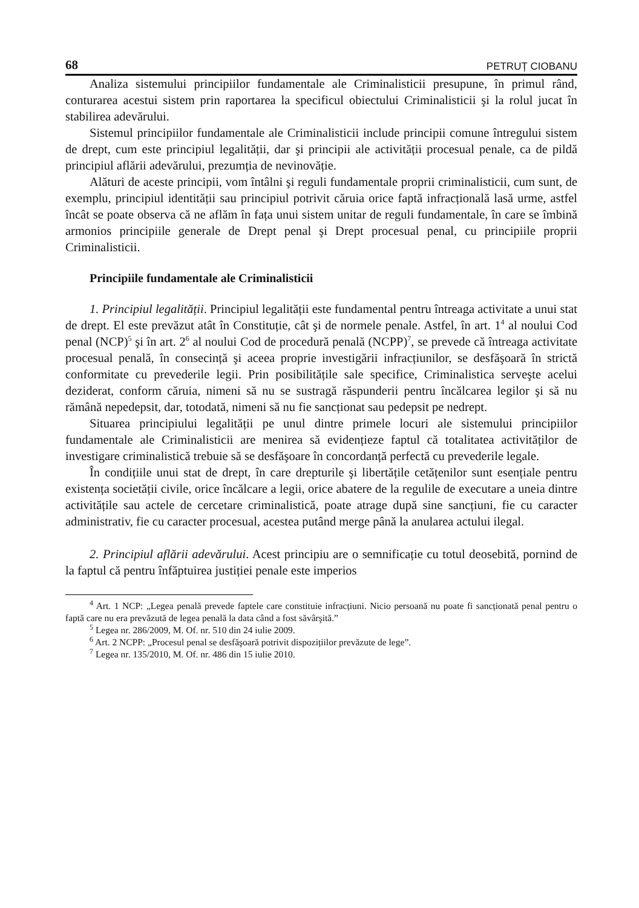68 PETRUȚ CIOBANU
Analiza sistemului principiilor fundamentale ale Criminalisticii presupune, în primul rând, conturarea acestui sistem prin raportarea la specificul obiectului Criminalisticii şi la rolul jucat în stabilirea adevărului.
Sistemul principiilor fundamentale ale Criminalisticii include principii comune întregului sistem de drept, cum este principiul legalității, dar şi principii ale activității procesual penale, ca de pildă principiul aflării adevărului, prezumția de nevinovăție.
Alături de aceste principii, vom întâlni şi reguli fundamentale proprii criminalisticii, cum sunt, de exemplu, principiul identității sau principiul potrivit căruia orice faptă infracțională lasă urme, astfel încât se poate observa că ne aflăm în fața unui sistem unitar de reguli fundamentale, în care se îmbină armonios principiile generale de Drept penal şi Drept procesual penal, cu principiile proprii Criminalisticii.
Principiile fundamentale ale Criminalisticii
1. Principiul legalității. Principiul legalității este fundamental pentru întreaga activitate a unui stat de drept. El este prevăzut atât în Constituție, cât şi de normele penale. Astfel, în art. 1<sup>4</sup> al noului Cod penal (NCP)<sup>5</sup> şi în art. 2<sup>6</sup> al noului Cod de procedură penală (NCPP)<sup>7</sup>, se prevede că întreaga activitate procesual penală, în consecință şi aceea proprie investigării infracțiunilor, se desfăşoară în strictă conformitate cu prevederile legii. Prin posibilitățile sale specifice, Criminalistica serveşte acelui deziderat, conform căruia, nimeni să nu se sustragă răspunderii pentru încălcarea legilor şi să nu rămână nepedepsit, dar, totodată, nimeni să nu fie sancționat sau pedepsit pe nedrept.
Situarea principiului legalității pe unul dintre primele locuri ale sistemului principiilor fundamentale ale Criminalisticii are menirea să evidențieze faptul că totalitatea activităților de investigare criminalistică trebuie să se desfăşoare în concordanță perfectă cu prevederile legale.
În condițiile unui stat de drept, în care drepturile şi libertățile cetățenilor sunt esențiale pentru existența societății civile, orice încălcare a legii, orice abatere de la regulile de executare a uneia dintre activitățile sau actele de cercetare criminalistică, poate atrage după sine sancțiuni, fie cu caracter administrativ, fie cu caracter procesual, acestea putând merge până la anularea actului ilegal.
2. Principiul aflării adevărului. Acest principiu are o semnificație cu totul deosebită, pornind de la faptul că pentru înfăptuirea justiției penale este imperios
<sup>4</sup> Art. 1 NCP: „Legea penală prevede faptele care constituie infracțiuni. Nicio persoană nu poate fi sancționată penal pentru o faptă care nu era prevăzută de legea penală la data când a fost săvârşită.”
<sup>5</sup> Legea nr. 286/2009, M. Of. nr. 510 din 24 iulie 2009.
<sup>6</sup> Art. 2 NCPP: „Procesul penal se desfăşoară potrivit dispozițiilor prevăzute de lege”.
<sup>7</sup> Legea nr. 135/2010, M. Of. nr. 486 din 15 iulie 2010.